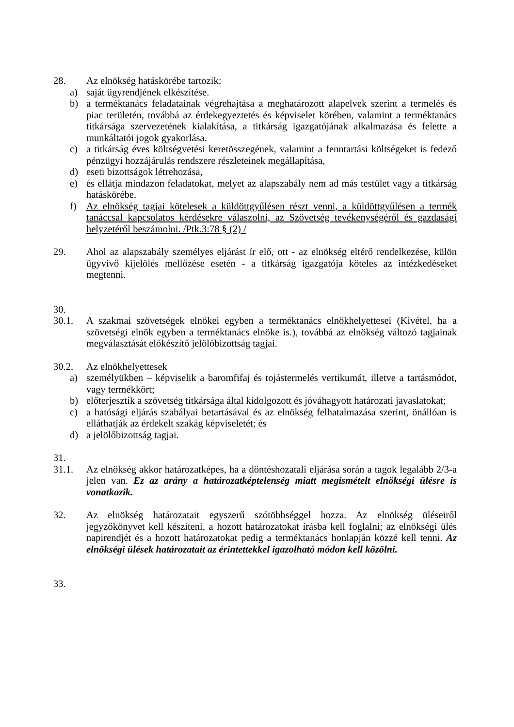28. Az elnökség hatáskörébe tartozik:
a) saját ügyrendjének elkészítése.
b) a terméktanács feladatainak végrehajtása a meghatározott alapelvek szerint a termelés és piac területén, továbbá az érdekegyeztetés és képviselet körében, valamint a terméktanács titkársága szervezetének kialakítása, a titkárság igazgatójának alkalmazása és felette a munkáltatói jogok gyakorlása.
c) a titkárság éves költségvetési keretösszegének, valamint a fenntartási költségeket is fedező pénzügyi hozzájárulás rendszere részleteinek megállapítása,
d) eseti bizottságok létrehozása,
e) és ellátja mindazon feladatokat, melyet az alapszabály nem ad más testület vagy a titkárság hatáskörébe.
f) Az elnökség tagjai kötelesek a küldöttgyűlésen részt venni, a küldöttgyűlésen a termék tanáccsal kapcsolatos kérdésekre válaszolni, az Szövetség tevékenységéről és gazdasági helyzetéről beszámolni. /Ptk.3:78 § (2) /
29. Ahol az alapszabály személyes eljárást ír elő, ott - az elnökség eltérő rendelkezése, külön ügyvivő kijelölés mellőzése esetén - a titkárság igazgatója köteles az intézkedéseket megtenni.
30.
30.1. A szakmai szövetségek elnökei egyben a terméktanács elnökhelyettesei (Kivétel, ha a szövetségi elnök egyben a terméktanács elnöke is.), továbbá az elnökség változó tagjainak megválasztását előkészítő jelölőbizottság tagjai.
30.2. Az elnökhelyettesek
a) személyükben – képviselik a baromfifaj és tojástermelés vertikumát, illetve a tartásmódot, vagy termékkört;
b) előterjesztik a szövetség titkársága által kidolgozott és jóváhagyott határozati javaslatokat;
c) a hatósági eljárás szabályai betartásával és az elnökség felhatalmazása szerint, önállóan is elláthatják az érdekelt szakág képviseletét; és
d) a jelölőbizottság tagjai.
31.
31.1. Az elnökség akkor határozatképes, ha a döntéshozatali eljárása során a tagok legalább 2/3-a jelen van. Ez az arány a határozatképtelenség miatt megismételt elnökségi ülésre is vonatkozik.
32. Az elnökség határozatait egyszerű szótöbbséggel hozza. Az elnökség üléseiről jegyzőkönyvet kell készíteni, a hozott határozatokat írásba kell foglalni; az elnökségi ülés napirendjét és a hozott határozatokat pedig a terméktanács honlapján közzé kell tenni. Az elnökségi ülések határozatait az érintettekkel igazolható módon kell közölni.
33.